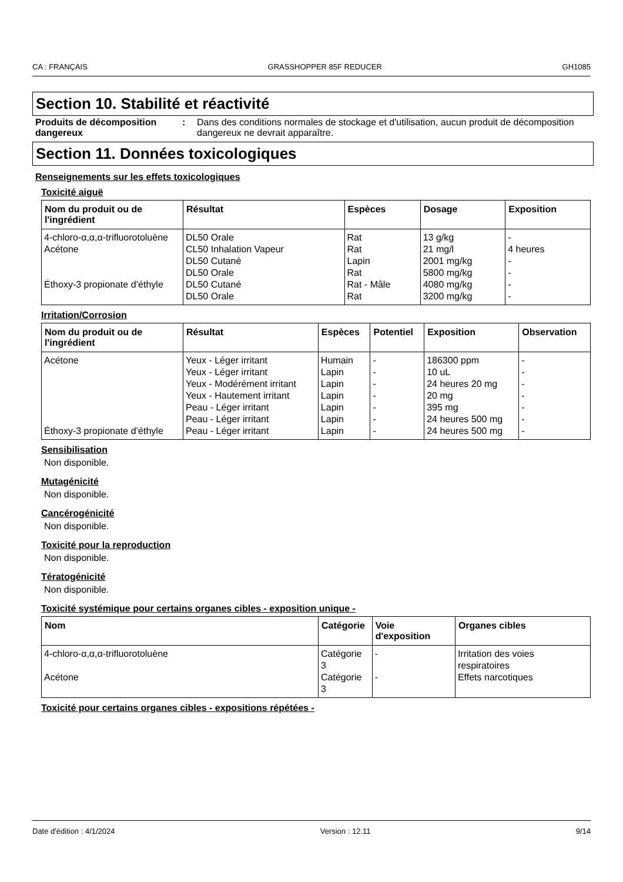CA : FRANÇAIS GRASSHOPPER 85F REDUCER GH1085
Section 10. Stabilité et réactivité
Produits de décomposition dangereux
: Dans des conditions normales de stockage et d'utilisation, aucun produit de décomposition dangereux ne devrait apparaître.
Section 11. Données toxicologiques
Renseignements sur les effets toxicologiques
Toxicité aiguë
| Nom du produit ou de l'ingrédient | Résultat | Espèces | Dosage | Exposition |
| --- | --- | --- | --- | --- |
| 4-chloro-α,α,α-trifluorotoluène | DL50 Orale | Rat | 13 g/kg | - |
| Acétone | CL50 Inhalation Vapeur | Rat | 21 mg/l | 4 heures |
| | DL50 Cutané | Lapin | 2001 mg/kg | - |
| | DL50 Orale | Rat | 5800 mg/kg | - |
| Éthoxy-3 propionate d’éthyle | DL50 Cutané | Rat - Mâle | 4080 mg/kg | - |
| | DL50 Orale | Rat | 3200 mg/kg | - |
Irritation/Corrosion
| Nom du produit ou de l'ingrédient | Résultat | Espèces | Potentiel | Exposition | Observation |
| --- | --- | --- | --- | --- | --- |
| Acétone | Yeux - Léger irritant | Humain | - | 186300 ppm | - |
| | Yeux - Léger irritant | Lapin | - | 10 uL | - |
| | Yeux - Modérément irritant | Lapin | - | 24 heures 20 mg | - |
| | Yeux - Hautement irritant | Lapin | - | 20 mg | - |
| | Peau - Léger irritant | Lapin | - | 395 mg | - |
| | Peau - Léger irritant | Lapin | - | 24 heures 500 mg | - |
| Éthoxy-3 propionate d’éthyle | Peau - Léger irritant | Lapin | - | 24 heures 500 mg | - |
Sensibilisation
Non disponible.
Mutagénicité
Non disponible.
Cancérogénicité
Non disponible.
Toxicité pour la reproduction
Non disponible.
Tératogénicité
Non disponible.
Toxicité systémique pour certains organes cibles - exposition unique -
| Nom | Catégorie | Voie d'exposition | Organes cibles |
| --- | --- | --- | --- |
| 4-chloro-α,α,α-trifluorotoluène | Catégorie 3 | - | Irritation des voies respiratoires |
| Acétone | Catégorie 3 | - | Effets narcotiques |
Toxicité pour certains organes cibles - expositions répétées -
Date d'édition : 4/1/2024 Version : 12.11 9/14